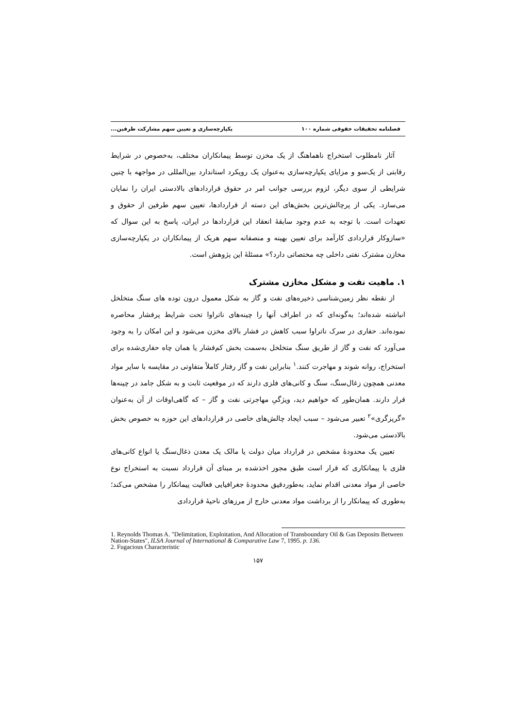فصلنامه تحقیقات حقوقی شماره ۱۰۰ یکپارچه‌سازی و تعیین سهم مشارکت طرفین...
آثار نامطلوب استخراج ناهماهنگ از یک مخزن توسط پیمانکاران مختلف، به‌خصوص در شرایط رقابتی از یک‌سو و مزایای یکپارچه‌سازی به‌عنوان یک رویکرد استاندارد بین‌المللی در مواجهه با چنین شرایطی از سوی دیگر، لزوم بررسی جوانب امر در حقوق قراردادهای بالادستی ایران را نمایان می‌سازد. یکی از پرچالش‌ترین بخش‌های این دسته از قراردادها، تعیین سهم طرفین از حقوق و تعهدات است. با توجه به عدم وجود سابقهٔ انعقاد این قراردادها در ایران، پاسخ به این سوال که «سازوکار قراردادی کارآمد برای تعیین بهینه و منصفانه سهم هریک از پیمانکاران در یکپارچه‌سازی مخازن مشترک نفتی داخلی چه مختصاتی دارد؟» مسئلهٔ این پژوهش است.
۱. ماهیت نفت و مشکل مخازن مشترک
از نقطه نظر زمین‌شناسی ذخیره‌های نفت و گاز به شکل معمول درون توده های سنگ متخلخل انباشته شده‌اند؛ به‌گونه‌ای که در اطراف آنها را چینه‌های ناتراوا تحت شرایط پرفشار محاصره نموده‌اند. حفاری در سرک ناتراوا سبب کاهش در فشار بالای مخزن می‌شود و این امکان را به وجود می‌آورد که نفت و گاز از طریق سنگ متخلخل به‌سمت بخش کم‌فشار یا همان چاه حفاری‌شده برای استخراج، روانه شوند و مهاجرت کنند.<sup>۱</sup> بنابراین نفت و گاز رفتار کاملاً متفاوتی در مقایسه با سایر مواد معدنی همچون زغال‌سنگ، سنگ و کانی‌های فلزی دارند که در موقعیت ثابت و به شکل جامد در چینه‌ها قرار دارند. همان‌طور که خواهیم دید، ویژگیِ مهاجرتی نفت و گاز – که گاهی‌اوقات از آن به‌عنوان «گریزگری»<sup>۲</sup> تعبیر می‌شود – سبب ایجاد چالش‌های خاصی در قراردادهای این حوزه به خصوص بخش بالادستی می‌شود.
تعیین یک محدودهٔ مشخص در قرارداد میان دولت یا مالک یک معدن ذغال‌سنگ یا انواع کانی‌های فلزی با پیمانکاری که قرار است طبق مجوز اخذشده بر مبنای آن قرارداد نسبت به استخراج نوع خاصی از مواد معدنی اقدام نماید، به‌طوردقیق محدودهٔ جغرافیایی فعالیت پیمانکار را مشخص می‌کند؛ به‌طوری که پیمانکار را از برداشت مواد معدنی خارج از مرزهای ناحیهٔ قراردادی
1. Reynolds Thomas A. "Delimitation, Exploitation, And Allocation of Transboundary Oil & Gas Deposits Between Nation-States", ILSA Journal of International & Comparative Law 7, 1995. p. 136.
2. Fugacious Characteristic
۱۵۷